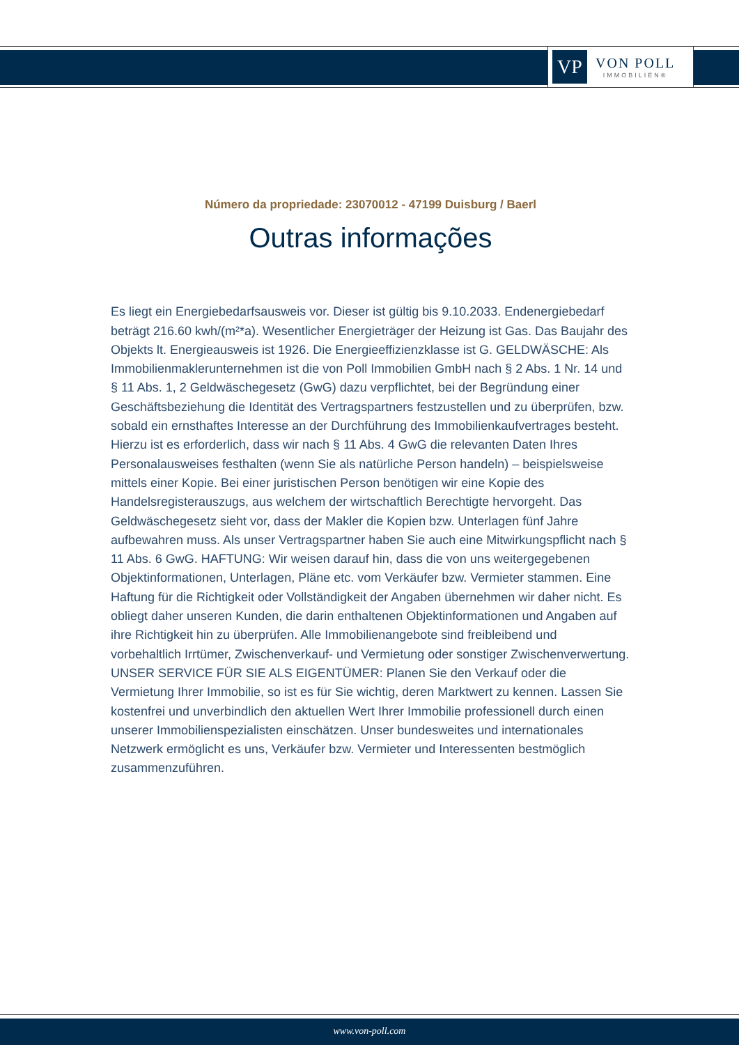VP
VON POLL
IMMOBILIEN®
Número da propriedade: 23070012 - 47199 Duisburg / Baerl
Outras informações
Es liegt ein Energiebedarfsausweis vor. Dieser ist gültig bis 9.10.2033. Endenergiebedarf beträgt 216.60 kwh/(m²*a). Wesentlicher Energieträger der Heizung ist Gas. Das Baujahr des Objekts lt. Energieausweis ist 1926. Die Energieeffizienzklasse ist G. GELDWÄSCHE: Als Immobilienmaklerunternehmen ist die von Poll Immobilien GmbH nach § 2 Abs. 1 Nr. 14 und § 11 Abs. 1, 2 Geldwäschegesetz (GwG) dazu verpflichtet, bei der Begründung einer Geschäftsbeziehung die Identität des Vertragspartners festzustellen und zu überprüfen, bzw. sobald ein ernsthaftes Interesse an der Durchführung des Immobilienkaufvertrages besteht. Hierzu ist es erforderlich, dass wir nach § 11 Abs. 4 GwG die relevanten Daten Ihres Personalausweises festhalten (wenn Sie als natürliche Person handeln) – beispielsweise mittels einer Kopie. Bei einer juristischen Person benötigen wir eine Kopie des Handelsregisterauszugs, aus welchem der wirtschaftlich Berechtigte hervorgeht. Das Geldwäschegesetz sieht vor, dass der Makler die Kopien bzw. Unterlagen fünf Jahre aufbewahren muss. Als unser Vertragspartner haben Sie auch eine Mitwirkungspflicht nach § 11 Abs. 6 GwG. HAFTUNG: Wir weisen darauf hin, dass die von uns weitergegebenen Objektinformationen, Unterlagen, Pläne etc. vom Verkäufer bzw. Vermieter stammen. Eine Haftung für die Richtigkeit oder Vollständigkeit der Angaben übernehmen wir daher nicht. Es obliegt daher unseren Kunden, die darin enthaltenen Objektinformationen und Angaben auf ihre Richtigkeit hin zu überprüfen. Alle Immobilienangebote sind freibleibend und vorbehaltlich Irrtümer, Zwischenverkauf- und Vermietung oder sonstiger Zwischenverwertung. UNSER SERVICE FÜR SIE ALS EIGENTÜMER: Planen Sie den Verkauf oder die Vermietung Ihrer Immobilie, so ist es für Sie wichtig, deren Marktwert zu kennen. Lassen Sie kostenfrei und unverbindlich den aktuellen Wert Ihrer Immobilie professionell durch einen unserer Immobilienspezialisten einschätzen. Unser bundesweites und internationales Netzwerk ermöglicht es uns, Verkäufer bzw. Vermieter und Interessenten bestmöglich zusammenzuführen.
www.von-poll.com